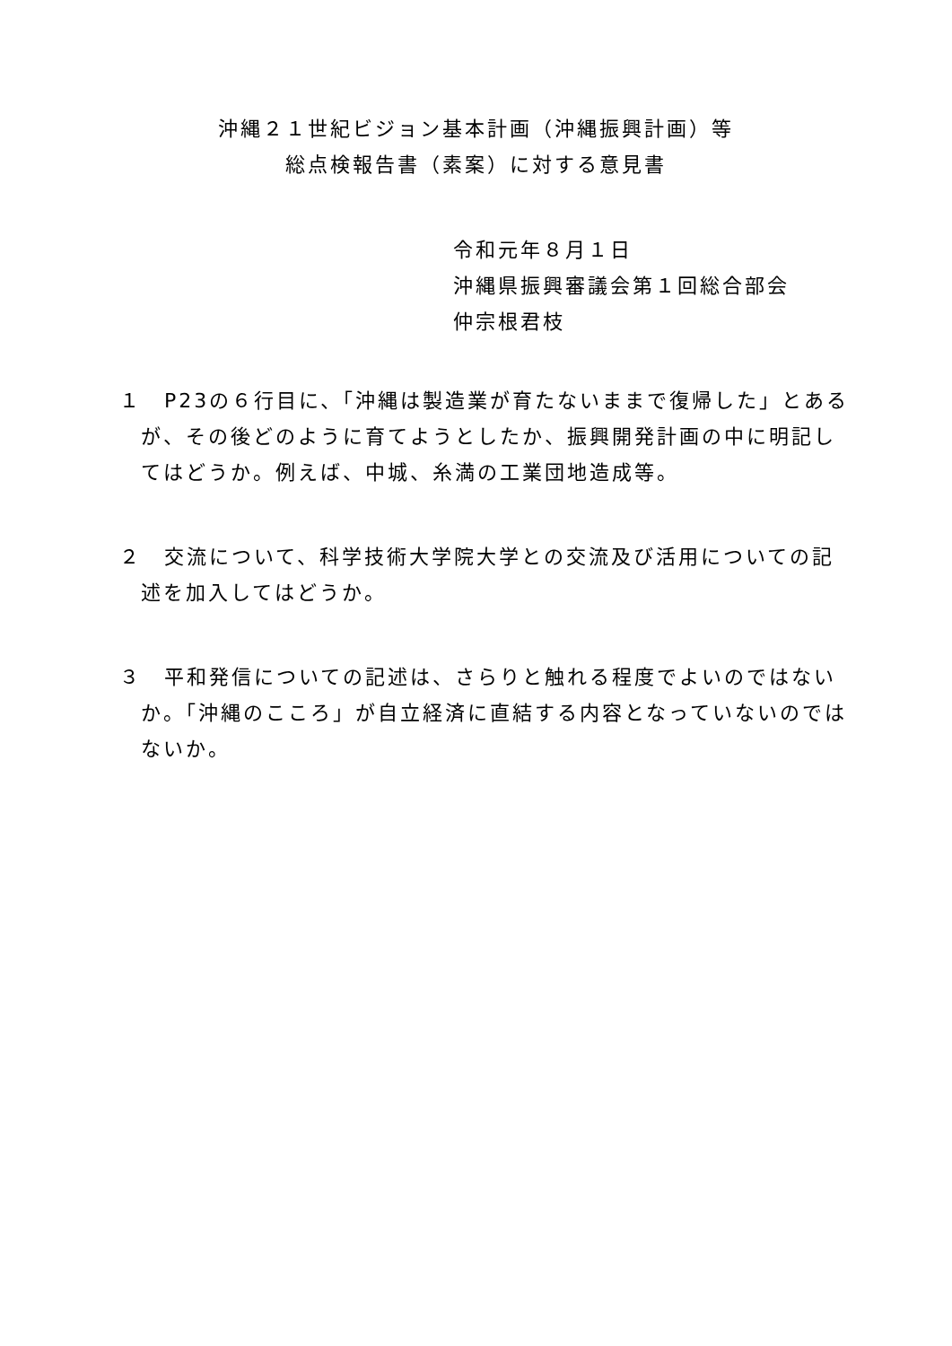沖縄２１世紀ビジョン基本計画（沖縄振興計画）等
総点検報告書（素案）に対する意見書
令和元年８月１日
沖縄県振興審議会第１回総合部会
仲宗根君枝
１　P23の６行目に、「沖縄は製造業が育たないままで復帰した」とあるが、その後どのように育てようとしたか、振興開発計画の中に明記してはどうか。例えば、中城、糸満の工業団地造成等。
２　交流について、科学技術大学院大学との交流及び活用についての記述を加入してはどうか。
３　平和発信についての記述は、さらりと触れる程度でよいのではないか。「沖縄のこころ」が自立経済に直結する内容となっていないのではないか。